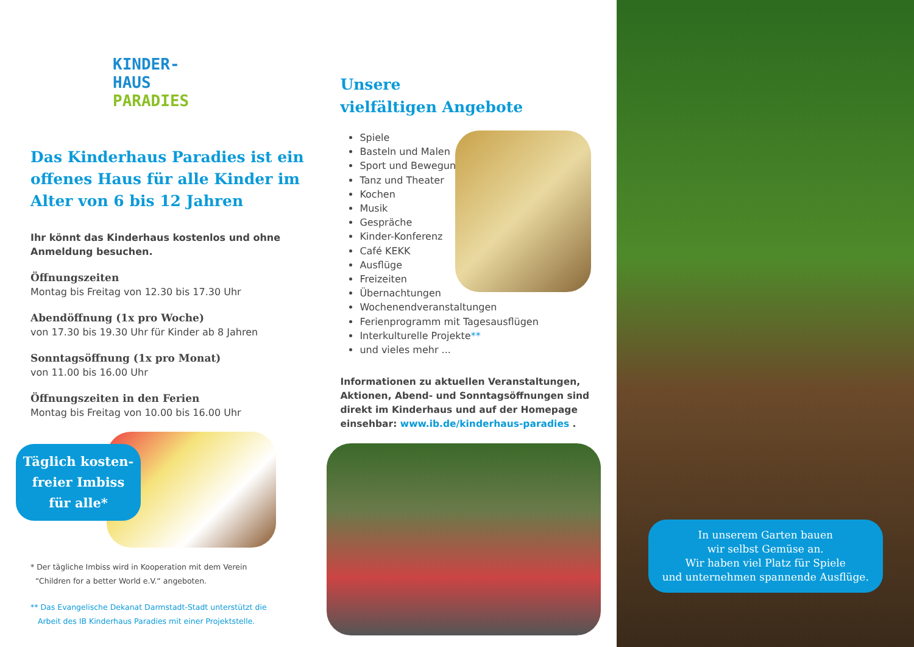KINDER-
HAUS
PARADIES
Das Kinderhaus Paradies ist ein offenes Haus für alle Kinder im Alter von 6 bis 12 Jahren
Ihr könnt das Kinderhaus kostenlos und ohne Anmeldung besuchen.
Öffnungszeiten
Montag bis Freitag von 12.30 bis 17.30 Uhr
Abendöffnung (1x pro Woche)
von 17.30 bis 19.30 Uhr für Kinder ab 8 Jahren
Sonntagsöffnung (1x pro Monat)
von 11.00 bis 16.00 Uhr
Öffnungszeiten in den Ferien
Montag bis Freitag von 10.00 bis 16.00 Uhr
Täglich kosten-
freier Imbiss
für alle*
* Der tägliche Imbiss wird in Kooperation mit dem Verein
“Children for a better World e.V.“ angeboten.
** Das Evangelische Dekanat Darmstadt-Stadt unterstützt die
Arbeit des IB Kinderhaus Paradies mit einer Projektstelle.
Unsere
vielfältigen Angebote
Spiele
Basteln und Malen
Sport und Bewegung
Tanz und Theater
Kochen
Musik
Gespräche
Kinder-Konferenz
Café KEKK
Ausflüge
Freizeiten
Übernachtungen
Wochenendveranstaltungen
Ferienprogramm mit Tagesausflügen
Interkulturelle Projekte**
und vieles mehr ...
Informationen zu aktuellen Veranstaltungen, Aktionen, Abend- und Sonntagsöffnungen sind direkt im Kinderhaus und auf der Homepage einsehbar: www.ib.de/kinderhaus-paradies .
In unserem Garten bauen
wir selbst Gemüse an.
Wir haben viel Platz für Spiele
und unternehmen spannende Ausflüge.